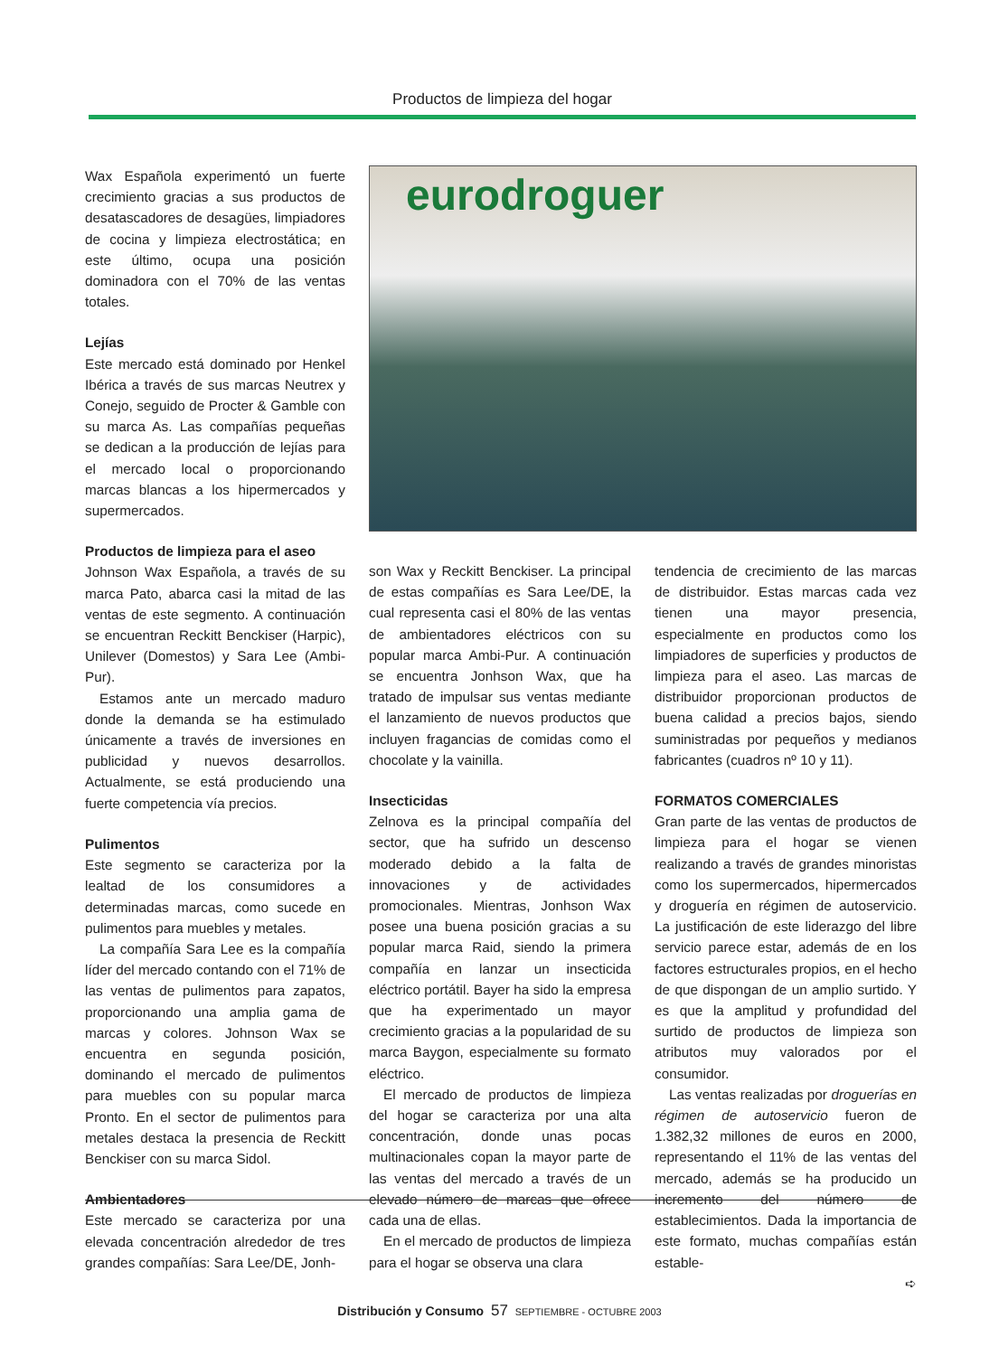Productos de limpieza del hogar
Wax Española experimentó un fuerte crecimiento gracias a sus productos de desatascadores de desagües, limpiadores de cocina y limpieza electrostática; en este último, ocupa una posición dominadora con el 70% de las ventas totales.
Lejías
Este mercado está dominado por Henkel Ibérica a través de sus marcas Neutrex y Conejo, seguido de Procter & Gamble con su marca As. Las compañías pequeñas se dedican a la producción de lejías para el mercado local o proporcionando marcas blancas a los hipermercados y supermercados.
Productos de limpieza para el aseo
Johnson Wax Española, a través de su marca Pato, abarca casi la mitad de las ventas de este segmento. A continuación se encuentran Reckitt Benckiser (Harpic), Unilever (Domestos) y Sara Lee (Ambi-Pur).
Estamos ante un mercado maduro donde la demanda se ha estimulado únicamente a través de inversiones en publicidad y nuevos desarrollos. Actualmente, se está produciendo una fuerte competencia vía precios.
Pulimentos
Este segmento se caracteriza por la lealtad de los consumidores a determinadas marcas, como sucede en pulimentos para muebles y metales.
La compañía Sara Lee es la compañía líder del mercado contando con el 71% de las ventas de pulimentos para zapatos, proporcionando una amplia gama de marcas y colores. Johnson Wax se encuentra en segunda posición, dominando el mercado de pulimentos para muebles con su popular marca Pronto. En el sector de pulimentos para metales destaca la presencia de Reckitt Benckiser con su marca Sidol.
Ambientadores
Este mercado se caracteriza por una elevada concentración alrededor de tres grandes compañías: Sara Lee/DE, Jonh-
eurodroguer
son Wax y Reckitt Benckiser. La principal de estas compañías es Sara Lee/DE, la cual representa casi el 80% de las ventas de ambientadores eléctricos con su popular marca Ambi-Pur. A continuación se encuentra Jonhson Wax, que ha tratado de impulsar sus ventas mediante el lanzamiento de nuevos productos que incluyen fragancias de comidas como el chocolate y la vainilla.
Insecticidas
Zelnova es la principal compañía del sector, que ha sufrido un descenso moderado debido a la falta de innovaciones y de actividades promocionales. Mientras, Jonhson Wax posee una buena posición gracias a su popular marca Raid, siendo la primera compañía en lanzar un insecticida eléctrico portátil. Bayer ha sido la empresa que ha experimentado un mayor crecimiento gracias a la popularidad de su marca Baygon, especialmente su formato eléctrico.
El mercado de productos de limpieza del hogar se caracteriza por una alta concentración, donde unas pocas multinacionales copan la mayor parte de las ventas del mercado a través de un elevado número de marcas que ofrece cada una de ellas.
En el mercado de productos de limpieza para el hogar se observa una clara
tendencia de crecimiento de las marcas de distribuidor. Estas marcas cada vez tienen una mayor presencia, especialmente en productos como los limpiadores de superficies y productos de limpieza para el aseo. Las marcas de distribuidor proporcionan productos de buena calidad a precios bajos, siendo suministradas por pequeños y medianos fabricantes (cuadros nº 10 y 11).
FORMATOS COMERCIALES
Gran parte de las ventas de productos de limpieza para el hogar se vienen realizando a través de grandes minoristas como los supermercados, hipermercados y droguería en régimen de autoservicio. La justificación de este liderazgo del libre servicio parece estar, además de en los factores estructurales propios, en el hecho de que dispongan de un amplio surtido. Y es que la amplitud y profundidad del surtido de productos de limpieza son atributos muy valorados por el consumidor.
Las ventas realizadas por droguerías en régimen de autoservicio fueron de 1.382,32 millones de euros en 2000, representando el 11% de las ventas del mercado, además se ha producido un incremento del número de establecimientos. Dada la importancia de este formato, muchas compañías están estable-
➪
Distribución y Consumo 57 SEPTIEMBRE - OCTUBRE 2003